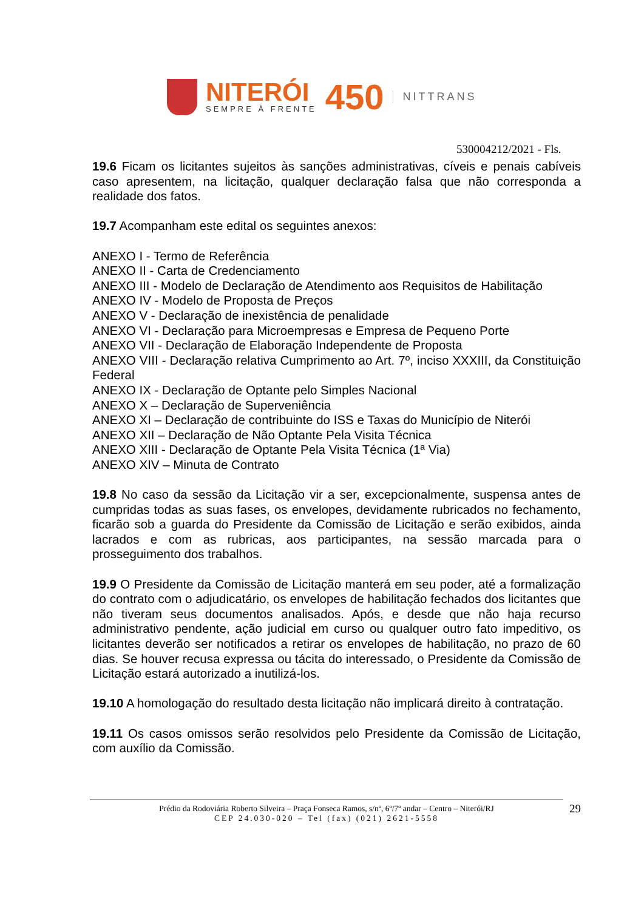NITERÓI
SEMPRE À FRENTE
450
NITTRANS
530004212/2021 - Fls.
19.6 Ficam os licitantes sujeitos às sanções administrativas, cíveis e penais cabíveis caso apresentem, na licitação, qualquer declaração falsa que não corresponda a realidade dos fatos.
19.7 Acompanham este edital os seguintes anexos:
ANEXO I - Termo de Referência
ANEXO II - Carta de Credenciamento
ANEXO III - Modelo de Declaração de Atendimento aos Requisitos de Habilitação
ANEXO IV - Modelo de Proposta de Preços
ANEXO V - Declaração de inexistência de penalidade
ANEXO VI - Declaração para Microempresas e Empresa de Pequeno Porte
ANEXO VII - Declaração de Elaboração Independente de Proposta
ANEXO VIII - Declaração relativa Cumprimento ao Art. 7º, inciso XXXIII, da Constituição Federal
ANEXO IX - Declaração de Optante pelo Simples Nacional
ANEXO X – Declaração de Superveniência
ANEXO XI – Declaração de contribuinte do ISS e Taxas do Município de Niterói
ANEXO XII – Declaração de Não Optante Pela Visita Técnica
ANEXO XIII - Declaração de Optante Pela Visita Técnica (1ª Via)
ANEXO XIV – Minuta de Contrato
19.8 No caso da sessão da Licitação vir a ser, excepcionalmente, suspensa antes de cumpridas todas as suas fases, os envelopes, devidamente rubricados no fechamento, ficarão sob a guarda do Presidente da Comissão de Licitação e serão exibidos, ainda lacrados e com as rubricas, aos participantes, na sessão marcada para o prosseguimento dos trabalhos.
19.9 O Presidente da Comissão de Licitação manterá em seu poder, até a formalização do contrato com o adjudicatário, os envelopes de habilitação fechados dos licitantes que não tiveram seus documentos analisados. Após, e desde que não haja recurso administrativo pendente, ação judicial em curso ou qualquer outro fato impeditivo, os licitantes deverão ser notificados a retirar os envelopes de habilitação, no prazo de 60 dias. Se houver recusa expressa ou tácita do interessado, o Presidente da Comissão de Licitação estará autorizado a inutilizá-los.
19.10 A homologação do resultado desta licitação não implicará direito à contratação.
19.11 Os casos omissos serão resolvidos pelo Presidente da Comissão de Licitação, com auxílio da Comissão.
Prédio da Rodoviária Roberto Silveira – Praça Fonseca Ramos, s/nº, 6º/7º andar – Centro – Niterói/RJ
CEP 24.030-020 – Tel (fax) (021) 2621-5558
29